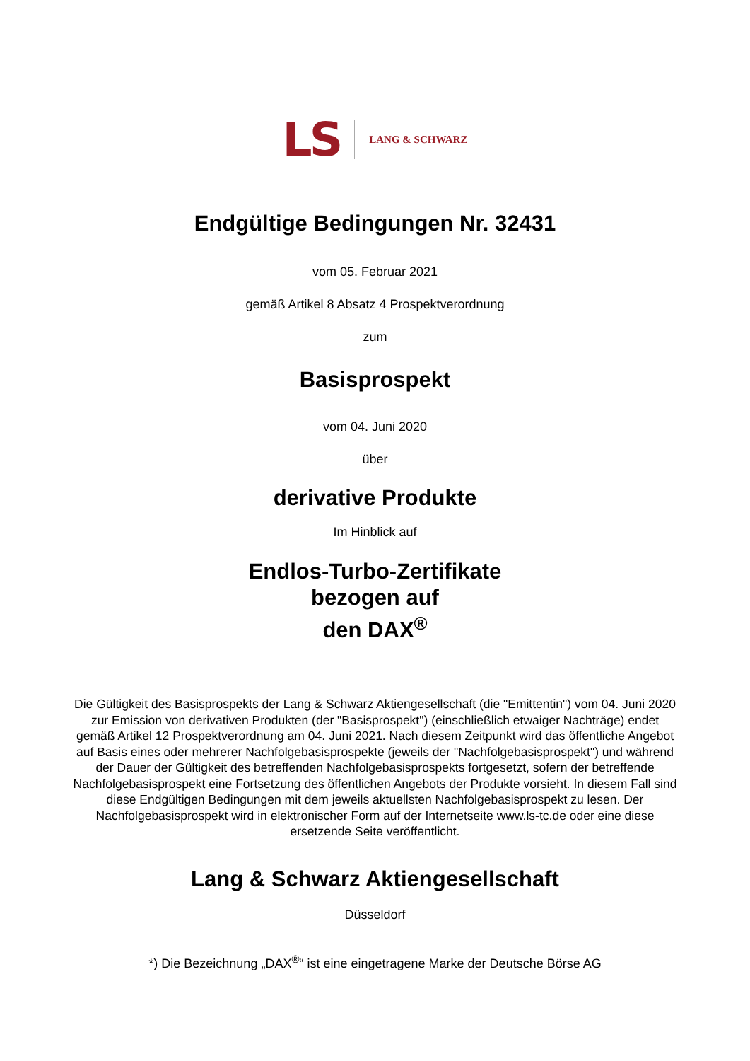LS LANG & SCHWARZ
Endgültige Bedingungen Nr. 32431
vom 05. Februar 2021
gemäß Artikel 8 Absatz 4 Prospektverordnung
zum
Basisprospekt
vom 04. Juni 2020
über
derivative Produkte
Im Hinblick auf
Endlos-Turbo-Zertifikate
bezogen auf
den DAX<sup>®</sup>
Die Gültigkeit des Basisprospekts der Lang & Schwarz Aktiengesellschaft (die "Emittentin") vom 04. Juni 2020 zur Emission von derivativen Produkten (der "Basisprospekt") (einschließlich etwaiger Nachträge) endet gemäß Artikel 12 Prospektverordnung am 04. Juni 2021. Nach diesem Zeitpunkt wird das öffentliche Angebot auf Basis eines oder mehrerer Nachfolgebasisprospekte (jeweils der "Nachfolgebasisprospekt") und während der Dauer der Gültigkeit des betreffenden Nachfolgebasisprospekts fortgesetzt, sofern der betreffende Nachfolgebasisprospekt eine Fortsetzung des öffentlichen Angebots der Produkte vorsieht. In diesem Fall sind diese Endgültigen Bedingungen mit dem jeweils aktuellsten Nachfolgebasisprospekt zu lesen. Der Nachfolgebasisprospekt wird in elektronischer Form auf der Internetseite www.ls-tc.de oder eine diese ersetzende Seite veröffentlicht.
Lang & Schwarz Aktiengesellschaft
Düsseldorf
*) Die Bezeichnung „DAX<sup>®</sup>“ ist eine eingetragene Marke der Deutsche Börse AG